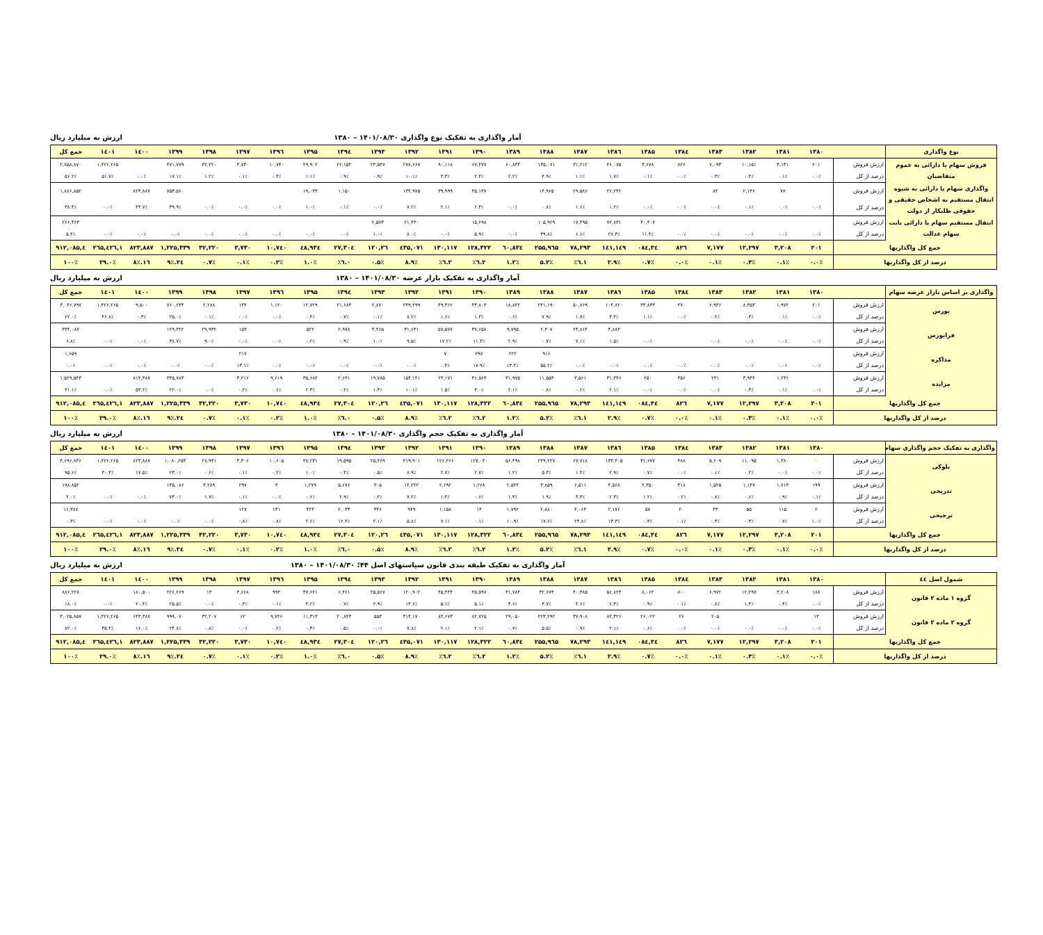آمار واگذاری به تفکیک نوع واگذاری ۱۴۰۱/۰۸/۳۰ – ۱۳۸۰ ارزش به میلیارد ریال
| نوع واگذاری | | ۱۳۸۰ | ۱۳۸۱ | ۱۳۸۲ | ۱۳۸۳ | ۱۳۸٤ | ۱۳۸۵ | ۱۳۸٦ | ۱۳۸۷ | ۱۳۸۸ | ۱۳۸۹ | ۱۳۹۰ | ۱۳۹۱ | ۱۳۹۲ | ۱۳۹۳ | ۱۳۹٤ | ۱۳۹۵ | ۱۳۹٦ | ۱۳۹۷ | ۱۳۹۸ | ۱۳۹۹ | ۱٤۰۰ | ۱٤۰۱ | جمع کل |
| --- | --- | --- | --- | --- | --- | --- | --- | --- | --- | --- | --- | --- | --- | --- | --- | --- | --- | --- | --- | --- | --- | --- | --- | --- |
| فروش سهام یا دارائی به عموم متقاضیان | ارزش فروش | ۲۰۱ | ۳,۱۳۱ | ۱۰,۱۵۱ | ۷,۰۹۳ | ۸۲۶ | ۳,۶۷۸ | ۴۶,۰۷۵ | ۳۱,۲۱۲ | ۱۳۵,۰۷۱ | ۶۰,۸۳۴ | ۶۷,۴۷۷ | ۹۰,۱۱۸ | ۲۷۸,۶۶۷ | ۲۳,۵۴۷ | ۲۶,۱۵۴ | ۲۹,۹۰۲ | ۱۰,۷۴۰ | ۳,۷۳۰ | ۳۲,۲۲۰ | ۴۷۱,۷۷۹ | | ۱,۴۲۶,۲۶۵ | ۲,۷۵۸,۸۷۰ |
| | درصد از کل | ۰.۰٪ | ۰.۱٪ | ۰.۴٪ | ۰.۳٪ | ۰.۰٪ | ۰.۱٪ | ۱.۷٪ | ۱.۱٪ | ۴.۹٪ | ۲.۲٪ | ۲.۴٪ | ۳.۳٪ | ۱۰.۱٪ | ۰.۹٪ | ۰.۹٪ | ۱.۱٪ | ۰.۴٪ | ۰.۱٪ | ۱.۲٪ | ۱۷.۱٪ | ۰.۰٪ | ۵۱.۷٪ | ۵۶.۲٪ |
| واگذاری سهام یا دارائی به شیوه انتقال مستقیم به اشخاص حقیقی و حقوقی طلبکار از دولت | ارزش فروش | | ۷۷ | ۲,۱۴۶ | ۸۴ | | | ۲۲,۲۴۲ | ۲۹,۵۸۶ | ۱۴,۹۶۵ | | ۴۵,۱۴۷ | ۳۹,۹۹۹ | ۱۳۴,۹۷۵ | | ۱,۱۵۰ | ۱۹,۰۳۳ | | | | ۷۵۳,۵۶۰ | ۸۲۳,۸۸۷ | | ۱,۸۸۶,۸۵۲ |
| | درصد از کل | ۰.۰٪ | ۰.۰٪ | ۰.۱٪ | ۰.۰٪ | ۰.۰٪ | ۰.۰٪ | ۱.۲٪ | ۱.۶٪ | ۰.۸٪ | ۰.۰٪ | ۲.۴٪ | ۲.۱٪ | ۷.۲٪ | ۰.۰٪ | ۰.۱٪ | ۱.۰٪ | ۰.۰٪ | ۰.۰٪ | ۰.۰٪ | ۳۹.۹٪ | ۴۳.۷٪ | ۰.۰٪ | ۳۸.۴٪ |
| انتقال مستقیم سهام یا دارائی بابت سهام عدالت | ارزش فروش | | | | | | ۳۰,۴۰۷ | ۷۲,۸۳۱ | ۱۷,۴۹۵ | ۱۰۵,۹۲۹ | | ۱۵,۶۹۸ | | ۲۱,۴۳۰ | ۲,۵۷۳ | | | | | | | | | ۲۶۶,۳۶۳ |
| | درصد از کل | ۰.۰٪ | ۰.۰٪ | ۰.۰٪ | ۰.۰٪ | ۰.۰٪ | ۱۱.۴٪ | ۲۷.۳٪ | ۶.۶٪ | ۳۹.۸٪ | ۰.۰٪ | ۵.۹٪ | ۰.۰٪ | ۸.۰٪ | ۱.۰٪ | ۰.۰٪ | ۰.۰٪ | ۰.۰٪ | ۰.۰٪ | ۰.۰٪ | ۰.۰٪ | ۰.۰٪ | ۰.۰٪ | ۵.۴٪ |
| جمع کل واگذاریها | | ۲۰۱ | ۳,۲۰۸ | ۱۲,۲۹۷ | ۷,۱۷۷ | ۸۲٦ | ۳٤,۰۸٤ | ۱٤۱,۱٤۹ | ۷۸,۲۹۳ | ۲۵۵,۹٦۵ | ٦۰,۸۳٤ | ۱۲۸,۳۲۲ | ۱۳۰,۱۱۷ | ٤۳۵,۰۷۱ | ۲٦,۱۲۰ | ۲۷,۳۰٤ | ٤۸,۹۳٤ | ۱۰,۷٤۰ | ۳,۷۳۰ | ۳۲,۲۲۰ | ۱,۲۲۵,۳۳۹ | ۸۲۳,۸۸۷ | ۱,٤۲٦,۲٦۵ | ٤,۹۱۲,۰۸۵ |
| درصد از کل واگذاریها | | ۰.۰٪ | ۰.۱٪ | ۰.۳٪ | ۰.۱٪ | ۰.۰٪ | ۰.۷٪ | ۲.۹٪ | ۱.٦٪ | ۵.۲٪ | ۱.۲٪ | ۲.٦٪ | ۲.٦٪ | ۸.۹٪ | ۰.۵٪ | ۰.٦٪ | ۱.۰٪ | ۰.۲٪ | ۰.۱٪ | ۰.۷٪ | ۲٤.۹٪ | ۱٦.۸٪ | ۲۹.۰٪ | ۱۰۰٪ |
آمار واگذاری به تفکیک بازار عرضه ۱۴۰۱/۰۸/۳۰ – ۱۳۸۰ ارزش به میلیارد ریال
| واگذاری بر اساس بازار عرضه سهام | | ۱۳۸۰ | ۱۳۸۱ | ۱۳۸۲ | ۱۳۸۳ | ۱۳۸٤ | ۱۳۸۵ | ۱۳۸٦ | ۱۳۸۷ | ۱۳۸۸ | ۱۳۸۹ | ۱۳۹۰ | ۱۳۹۱ | ۱۳۹۲ | ۱۳۹۳ | ۱۳۹٤ | ۱۳۹۵ | ۱۳۹٦ | ۱۳۹۷ | ۱۳۹۸ | ۱۳۹۹ | ۱٤۰۰ | ۱٤۰۱ | جمع کل |
| --- | --- | --- | --- | --- | --- | --- | --- | --- | --- | --- | --- | --- | --- | --- | --- | --- | --- | --- | --- | --- | --- | --- | --- | --- |
| بورس | ارزش فروش | ۲۰۱ | ۱,۹۷۲ | ۸,۳۵۳ | ۶,۹۴۶ | ۴۷۰ | ۳۳,۸۳۴ | ۱۰۴,۸۲۰ | ۵۰,۸۶۹ | ۲۴۱,۱۹۰ | ۱۸,۸۴۲ | ۴۳,۸۰۳ | ۴۹,۳۶۲ | ۲۴۹,۲۹۹ | ۲,۸۷۰ | ۲۱,۶۸۴ | ۱۲,۷۲۹ | ۱,۱۲۰ | ۱۴۴ | ۲,۲۸۸ | ۷۶۰,۲۳۴ | ۹,۵۰۰ | ۱,۴۲۶,۲۶۵ | ۳,۰۴۶,۷۹۷ |
| | درصد از کل | ۰.۰٪ | ۰.۱٪ | ۰.۳٪ | ۰.۲٪ | ۰.۰٪ | ۱.۱٪ | ۳.۴٪ | ۱.۷٪ | ۷.۹٪ | ۰.۶٪ | ۱.۴٪ | ۱.۶٪ | ۸.۲٪ | ۰.۱٪ | ۰.۷٪ | ۰.۴٪ | ۰.۰٪ | ۰.۰٪ | ۰.۱٪ | ۲۵.۰٪ | ۰.۳٪ | ۴۶.۸٪ | ۶۲.۰٪ |
| فرابورس | ارزش فروش | | | | | | | ۴,۸۸۳ | ۲۳,۸۶۴ | ۲,۳۰۷ | ۹,۷۹۵ | ۳۷,۶۵۸ | ۵۷,۵۷۷ | ۳۱,۶۳۱ | ۳,۴۶۵ | ۲,۹۷۸ | ۵۲۲ | | ۱۵۳ | ۲۹,۹۳۲ | ۱۲۹,۳۲۲ | | | ۳۳۴,۰۸۷ |
| | درصد از کل | ۰.۰٪ | ۰.۰٪ | ۰.۰٪ | ۰.۰٪ | | ۰.۰٪ | ۱.۵٪ | ۷.۱٪ | ۰.۷٪ | ۲.۹٪ | ۱۱.۳٪ | ۱۷.۲٪ | ۹.۵٪ | ۱.۰٪ | ۰.۹٪ | ۰.۲٪ | ۰.۰٪ | ۰.۰٪ | ۹.۰٪ | ۳۸.۷٪ | ۰.۰٪ | ۰.۰٪ | ۶.۸٪ |
| مذاکره | ارزش فروش | | | | | | | | | ۹۱۶ | ۲۲۲ | ۲۹۷ | ۷ | | | | | | ۲۱۷ | | | | | ۱,۶۵۹ |
| | درصد از کل | ۰.۰٪ | ۰.۰٪ | ۰.۰٪ | ۰.۰٪ | ۰.۰٪ | ۰.۰٪ | ۰.۰٪ | ۰.۰٪ | ۵۵.۲٪ | ۱۳.۴٪ | ۱۷.۹٪ | ۰.۴٪ | ۰.۰٪ | ۰.۰٪ | ۰.۰٪ | ۰.۰٪ | ۰.۰٪ | ۱۳.۱٪ | ۰.۰٪ | ۰.۰٪ | ۰.۰٪ | ۰.۰٪ | ۰.۰٪ |
| مزایده | ارزش فروش | | ۱,۲۳۶ | ۳,۹۴۴ | ۲۳۱ | ۳۵۶ | ۲۵۰ | ۳۱,۴۴۶ | ۳,۵۶۱ | ۱۱,۵۵۳ | ۳۱,۹۷۵ | ۴۶,۵۶۳ | ۲۳,۱۷۱ | ۱۵۴,۱۴۱ | ۱۹,۷۸۵ | ۲,۶۴۱ | ۳۵,۶۸۴ | ۹,۶۱۹ | ۳,۲۱۶ | | ۳۳۵,۷۸۳ | ۸۱۴,۳۸۷ | | ۱,۵۲۹,۵۴۳ |
| | درصد از کل | ۰.۰٪ | ۰.۱٪ | ۰.۳٪ | ۰.۰٪ | ۰.۰٪ | ۰.۰٪ | ۲.۱٪ | ۰.۲٪ | ۰.۸٪ | ۲.۱٪ | ۳.۰٪ | ۱.۵٪ | ۱۰.۱٪ | ۱.۳٪ | ۰.۲٪ | ۲.۳٪ | ۰.۶٪ | ۰.۲٪ | ۰.۰٪ | ۲۲.۰٪ | ۵۳.۲٪ | ۰.۰٪ | ۳۱.۱٪ |
| جمع کل واگذاریها | | ۲۰۱ | ۳,۲۰۸ | ۱۲,۲۹۷ | ۷,۱۷۷ | ۸۲٦ | ۳٤,۰۸٤ | ۱٤۱,۱٤۹ | ۷۸,۲۹۳ | ۲۵۵,۹٦۵ | ٦۰,۸۳٤ | ۱۲۸,۳۲۲ | ۱۳۰,۱۱۷ | ٤۳۵,۰۷۱ | ۲٦,۱۲۰ | ۲۷,۳۰٤ | ٤۸,۹۳٤ | ۱۰,۷٤۰ | ۳,۷۳۰ | ۳۲,۲۲۰ | ۱,۲۲۵,۳۳۹ | ۸۲۳,۸۸۷ | ۱,٤۲٦,۲٦۵ | ٤,۹۱۲,۰۸۵ |
| درصد از کل واگذاریها | | ۰.۰٪ | ۰.۱٪ | ۰.۳٪ | ۰.۱٪ | ۰.۰٪ | ۰.۷٪ | ۲.۹٪ | ۱.٦٪ | ۵.۲٪ | ۱.۲٪ | ۲.٦٪ | ۲.٦٪ | ۸.۹٪ | ۰.۵٪ | ۰.٦٪ | ۱.۰٪ | ۰.۲٪ | ۰.۱٪ | ۰.۷٪ | ۲٤.۹٪ | ۱٦.۸٪ | ۲۹.۰٪ | ۱۰۰٪ |
آمار واگذاری به تفکیک حجم واگذاری ۱۴۰۱/۰۸/۳۰ – ۱۳۸۰ ارزش به میلیارد ریال
| واگذاری به تفکیک حجم واگذاری سهام | | ۱۳۸۰ | ۱۳۸۱ | ۱۳۸۲ | ۱۳۸۳ | ۱۳۸٤ | ۱۳۸۵ | ۱۳۸٦ | ۱۳۸۷ | ۱۳۸۸ | ۱۳۸۹ | ۱۳۹۰ | ۱۳۹۱ | ۱۳۹۲ | ۱۳۹۳ | ۱۳۹٤ | ۱۳۹۵ | ۱۳۹٦ | ۱۳۹۷ | ۱۳۹۸ | ۱۳۹۹ | ۱٤۰۰ | ۱٤۰۱ | جمع کل |
| --- | --- | --- | --- | --- | --- | --- | --- | --- | --- | --- | --- | --- | --- | --- | --- | --- | --- | --- | --- | --- | --- | --- | --- | --- |
| بلوکی | ارزش فروش | ۰ | ۱,۳۸۰ | ۱۱,۰۹۵ | ۵,۶۰۹ | ۴۸۸ | ۳۱,۶۷۷ | ۱۳۴,۴۰۵ | ۶۷,۷۱۸ | ۲۴۹,۲۲۷ | ۵۶,۴۹۸ | ۱۲۷,۰۴۰ | ۱۲۶,۲۶۶ | ۴۱۹,۹۰۱ | ۲۵,۴۶۹ | ۱۹,۵۹۵ | ۴۷,۲۳۱ | ۱۰,۶۰۵ | ۳,۳۰۶ | ۲۸,۹۳۱ | ۱,۰۸۰,۲۵۳ | ۸۲۳,۸۸۷ | ۱,۴۲۶,۲۶۵ | ۴,۶۹۶,۸۴۶ |
| | درصد از کل | ۰.۰٪ | ۰.۰٪ | ۰.۲٪ | ۰.۱٪ | ۰.۰٪ | ۰.۷٪ | ۲.۹٪ | ۱.۴٪ | ۵.۳٪ | ۱.۲٪ | ۲.۷٪ | ۲.۷٪ | ۸.۹٪ | ۰.۵٪ | ۰.۴٪ | ۱.۰٪ | ۰.۲٪ | ۰.۱٪ | ۰.۶٪ | ۲۳.۰٪ | ۱۷.۵٪ | ۳۰.۴٪ | ۹۵.۶٪ |
| تدریجی | ارزش فروش | ۱۹۹ | ۱,۷۱۳ | ۱,۱۴۷ | ۱,۵۲۵ | ۳۱۸ | ۲,۳۵۰ | ۴,۵۶۸ | ۶,۵۱۱ | ۳,۸۵۹ | ۲,۵۴۴ | ۱,۲۶۸ | ۲,۶۹۲ | ۱۴,۲۲۲ | ۳۰۵ | ۵,۶۷۶ | ۱,۲۷۹ | ۳ | ۲۹۷ | ۳,۲۸۹ | ۱۴۵,۰۸۶ | | | ۱۹۸,۸۵۲ |
| | درصد از کل | ۰.۱٪ | ۰.۹٪ | ۰.۶٪ | ۰.۸٪ | ۰.۲٪ | ۱.۲٪ | ۲.۳٪ | ۳.۳٪ | ۱.۹٪ | ۱.۳٪ | ۰.۶٪ | ۱.۴٪ | ۷.۲٪ | ۰.۲٪ | ۲.۹٪ | ۰.۶٪ | ۰.۰٪ | ۰.۱٪ | ۱.۷٪ | ۷۳.۰٪ | ۰.۰٪ | ۰.۰٪ | ۴.۰٪ |
| ترجیحی | ارزش فروش | ۲ | ۱۱۵ | ۵۵ | ۴۳ | ۲۰ | ۵۷ | ۲,۱۷۶ | ۴,۰۶۴ | ۲,۸۸۰ | ۱,۷۹۲ | ۱۴ | ۱,۱۵۸ | ۹۴۹ | ۳۴۶ | ۲,۰۳۳ | ۴۲۴ | ۱۳۱ | ۱۲۷ | | | | | ۱۶,۳۸۷ |
| | درصد از کل | ۱.۰٪ | ۰.۷٪ | ۰.۳٪ | ۰.۳٪ | ۰.۱٪ | ۰.۳٪ | ۱۳.۳٪ | ۲۴.۸٪ | ۱۷.۶٪ | ۱۰.۹٪ | ۰.۱٪ | ۷.۱٪ | ۵.۸٪ | ۲.۱٪ | ۱۲.۴٪ | ۲.۶٪ | ۰.۸٪ | ۰.۸٪ | ۰.۰٪ | ۰.۰٪ | ۰.۰٪ | ۰.۰٪ | ۰.۳٪ |
| جمع کل واگذاریها | | ۲۰۱ | ۳,۲۰۸ | ۱۲,۲۹۷ | ۷,۱۷۷ | ۸۲٦ | ۳٤,۰۸٤ | ۱٤۱,۱٤۹ | ۷۸,۲۹۳ | ۲۵۵,۹٦۵ | ٦۰,۸۳٤ | ۱۲۸,۳۲۲ | ۱۳۰,۱۱۷ | ٤۳۵,۰۷۱ | ۲٦,۱۲۰ | ۲۷,۳۰٤ | ٤۸,۹۳٤ | ۱۰,۷٤۰ | ۳,۷۳۰ | ۳۲,۲۲۰ | ۱,۲۲۵,۳۳۹ | ۸۲۳,۸۸۷ | ۱,٤۲٦,۲٦۵ | ٤,۹۱۲,۰۸۵ |
| درصد از کل واگذاریها | | ۰.۰٪ | ۰.۱٪ | ۰.۳٪ | ۰.۱٪ | ۰.۰٪ | ۰.۷٪ | ۲.۹٪ | ۱.٦٪ | ۵.۲٪ | ۱.۲٪ | ۲.٦٪ | ۲.٦٪ | ۸.۹٪ | ۰.۵٪ | ۰.٦٪ | ۱.۰٪ | ۰.۲٪ | ۰.۱٪ | ۰.۷٪ | ۲٤.۹٪ | ۱٦.۸٪ | ۲۹.۰٪ | ۱۰۰٪ |
آمار واگذاری به تفکیک طبقه بندی قانون سیاستهای اصل ۴۴؛ ۱۴۰۱/۰۸/۳۰ – ۱۳۸۰ ارزش به میلیارد ریال
| شمول اصل ٤٤ | | ۱۳۸۰ | ۱۳۸۱ | ۱۳۸۲ | ۱۳۸۳ | ۱۳۸٤ | ۱۳۸۵ | ۱۳۸٦ | ۱۳۸۷ | ۱۳۸۸ | ۱۳۸۹ | ۱۳۹۰ | ۱۳۹۱ | ۱۳۹۲ | ۱۳۹۳ | ۱۳۹٤ | ۱۳۹۵ | ۱۳۹٦ | ۱۳۹۷ | ۱۳۹۸ | ۱۳۹۹ | ۱٤۰۰ | ۱٤۰۱ | جمع کل |
| --- | --- | --- | --- | --- | --- | --- | --- | --- | --- | --- | --- | --- | --- | --- | --- | --- | --- | --- | --- | --- | --- | --- | --- | --- |
| گروه ۱ ماده ۲ قانون | ارزش فروش | ۱۸۸ | ۳,۲۰۸ | ۱۲,۲۹۷ | ۶,۹۷۲ | ۸۰۰ | ۸,۰۶۲ | ۵۶,۸۲۳ | ۴۰,۳۸۵ | ۳۲,۶۷۳ | ۳۱,۷۸۴ | ۴۵,۵۹۷ | ۴۵,۴۴۴ | ۱۲۰,۹۰۲ | ۲۵,۵۶۷ | ۶,۴۶۱ | ۳۷,۶۲۱ | ۹۹۴ | ۳,۶۶۸ | ۱۳ | ۲۲۶,۲۶۹ | ۱۸۰,۵۰۰ | | ۸۸۶,۲۲۸ |
| | درصد از کل | ۰.۰٪ | ۰.۴٪ | ۱.۴٪ | ۰.۸٪ | ۰.۱٪ | ۰.۹٪ | ۶.۴٪ | ۴.۶٪ | ۳.۷٪ | ۳.۶٪ | ۵.۱٪ | ۵.۱٪ | ۱۳.۶٪ | ۲.۹٪ | ۰.۷٪ | ۴.۲٪ | ۰.۱٪ | ۰.۴٪ | ۰.۰٪ | ۲۵.۵٪ | ۲۰.۴٪ | ۰.۰٪ | ۱۸.۰٪ |
| گروه ۲ ماده ۲ قانون | ارزش فروش | ۱۳ | | | ۲۰۵ | ۲۶ | ۲۶,۰۲۲ | ۸۴,۳۲۶ | ۳۷,۹۰۸ | ۲۲۳,۲۹۲ | ۲۹,۰۵۰ | ۸۲,۷۲۵ | ۸۴,۶۷۳ | ۳۱۴,۱۷۰ | ۵۵۳ | ۲۰,۸۴۳ | ۱۱,۳۱۳ | ۹,۷۴۶ | ۶۲ | ۳۲,۲۰۷ | ۹۹۹,۰۷۰ | ۶۴۳,۳۸۷ | ۱,۴۲۶,۲۶۵ | ۴,۰۲۵,۸۵۷ |
| | درصد از کل | ۰.۰٪ | ۰.۰٪ | ۰.۰٪ | ۰.۰٪ | ۰.۰٪ | ۰.۶٪ | ۲.۱٪ | ۰.۹٪ | ۵.۵٪ | ۰.۷٪ | ۲.۱٪ | ۲.۱٪ | ۷.۸٪ | ۰.۰٪ | ۰.۵٪ | ۰.۳٪ | ۰.۲٪ | ۰.۰٪ | ۰.۸٪ | ۲۴.۸٪ | ۱۶.۰٪ | ۳۵.۴٪ | ۸۲.۰٪ |
| جمع کل واگذاریها | | ۲۰۱ | ۳,۲۰۸ | ۱۲,۲۹۷ | ۷,۱۷۷ | ۸۲٦ | ۳٤,۰۸٤ | ۱٤۱,۱٤۹ | ۷۸,۲۹۳ | ۲۵۵,۹٦۵ | ٦۰,۸۳٤ | ۱۲۸,۳۲۲ | ۱۳۰,۱۱۷ | ٤۳۵,۰۷۱ | ۲٦,۱۲۰ | ۲۷,۳۰٤ | ٤۸,۹۳٤ | ۱۰,۷٤۰ | ۳,۷۳۰ | ۳۲,۲۲۰ | ۱,۲۲۵,۳۳۹ | ۸۲۳,۸۸۷ | ۱,٤۲٦,۲٦۵ | ٤,۹۱۲,۰۸۵ |
| درصد از کل واگذاریها | | ۰.۰٪ | ۰.۱٪ | ۰.۳٪ | ۰.۱٪ | ۰.۰٪ | ۰.۷٪ | ۲.۹٪ | ۱.٦٪ | ۵.۲٪ | ۱.۲٪ | ۲.٦٪ | ۲.٦٪ | ۸.۹٪ | ۰.۵٪ | ۰.٦٪ | ۱.۰٪ | ۰.۲٪ | ۰.۱٪ | ۰.۷٪ | ۲٤.۹٪ | ۱٦.۸٪ | ۲۹.۰٪ | ۱۰۰٪ |